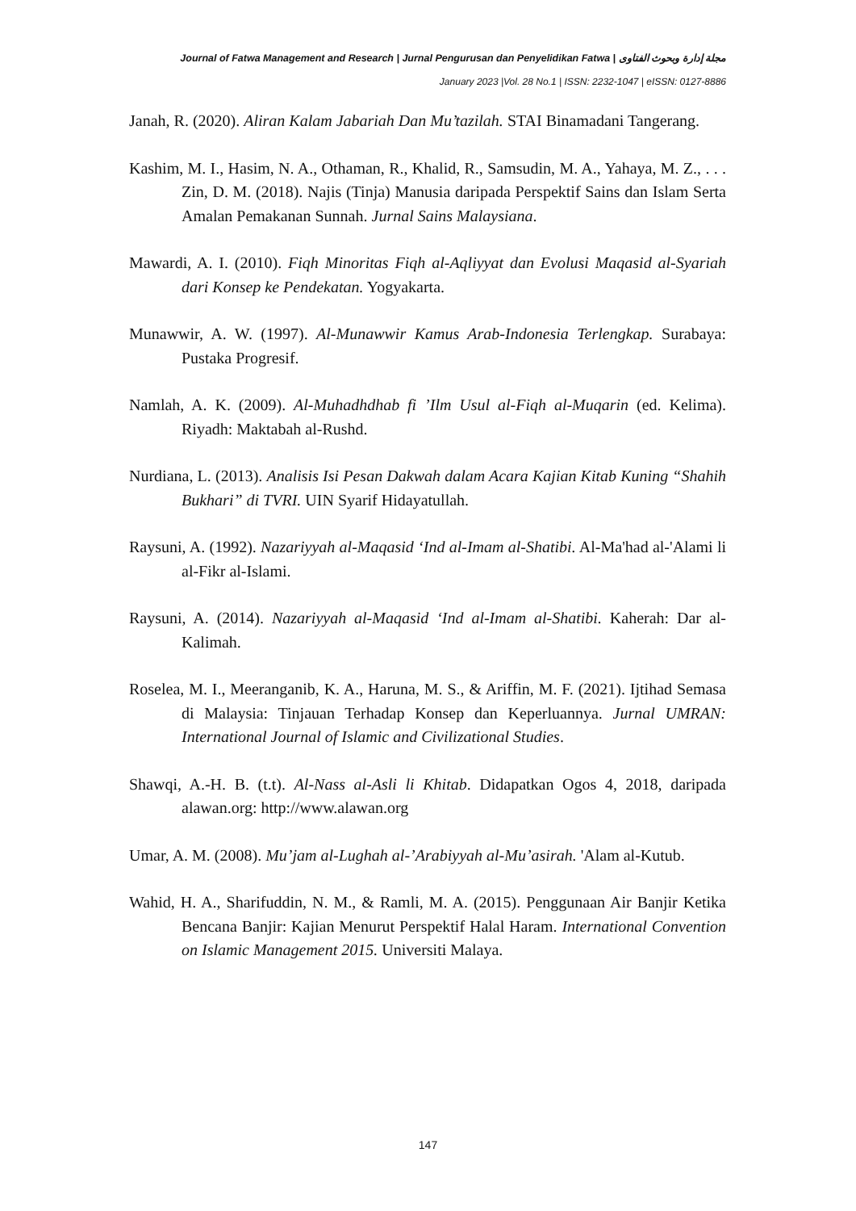Journal of Fatwa Management and Research | Jurnal Pengurusan dan Penyelidikan Fatwa | مجلة إدارة وبحوث الفتاوى
January 2023 |Vol. 28 No.1 | ISSN: 2232-1047 | eISSN: 0127-8886
Janah, R. (2020). Aliran Kalam Jabariah Dan Mu’tazilah. STAI Binamadani Tangerang.
Kashim, M. I., Hasim, N. A., Othaman, R., Khalid, R., Samsudin, M. A., Yahaya, M. Z., . . . Zin, D. M. (2018). Najis (Tinja) Manusia daripada Perspektif Sains dan Islam Serta Amalan Pemakanan Sunnah. Jurnal Sains Malaysiana.
Mawardi, A. I. (2010). Fiqh Minoritas Fiqh al-Aqliyyat dan Evolusi Maqasid al-Syariah dari Konsep ke Pendekatan. Yogyakarta.
Munawwir, A. W. (1997). Al-Munawwir Kamus Arab-Indonesia Terlengkap. Surabaya: Pustaka Progresif.
Namlah, A. K. (2009). Al-Muhadhdhab fi ’Ilm Usul al-Fiqh al-Muqarin (ed. Kelima). Riyadh: Maktabah al-Rushd.
Nurdiana, L. (2013). Analisis Isi Pesan Dakwah dalam Acara Kajian Kitab Kuning “Shahih Bukhari” di TVRI. UIN Syarif Hidayatullah.
Raysuni, A. (1992). Nazariyyah al-Maqasid ‘Ind al-Imam al-Shatibi. Al-Ma'had al-'Alami li al-Fikr al-Islami.
Raysuni, A. (2014). Nazariyyah al-Maqasid ‘Ind al-Imam al-Shatibi. Kaherah: Dar al-Kalimah.
Roselea, M. I., Meeranganib, K. A., Haruna, M. S., & Ariffin, M. F. (2021). Ijtihad Semasa di Malaysia: Tinjauan Terhadap Konsep dan Keperluannya. Jurnal UMRAN: International Journal of Islamic and Civilizational Studies.
Shawqi, A.-H. B. (t.t). Al-Nass al-Asli li Khitab. Didapatkan Ogos 4, 2018, daripada alawan.org: http://www.alawan.org
Umar, A. M. (2008). Mu’jam al-Lughah al-’Arabiyyah al-Mu’asirah. 'Alam al-Kutub.
Wahid, H. A., Sharifuddin, N. M., & Ramli, M. A. (2015). Penggunaan Air Banjir Ketika Bencana Banjir: Kajian Menurut Perspektif Halal Haram. International Convention on Islamic Management 2015. Universiti Malaya.
147